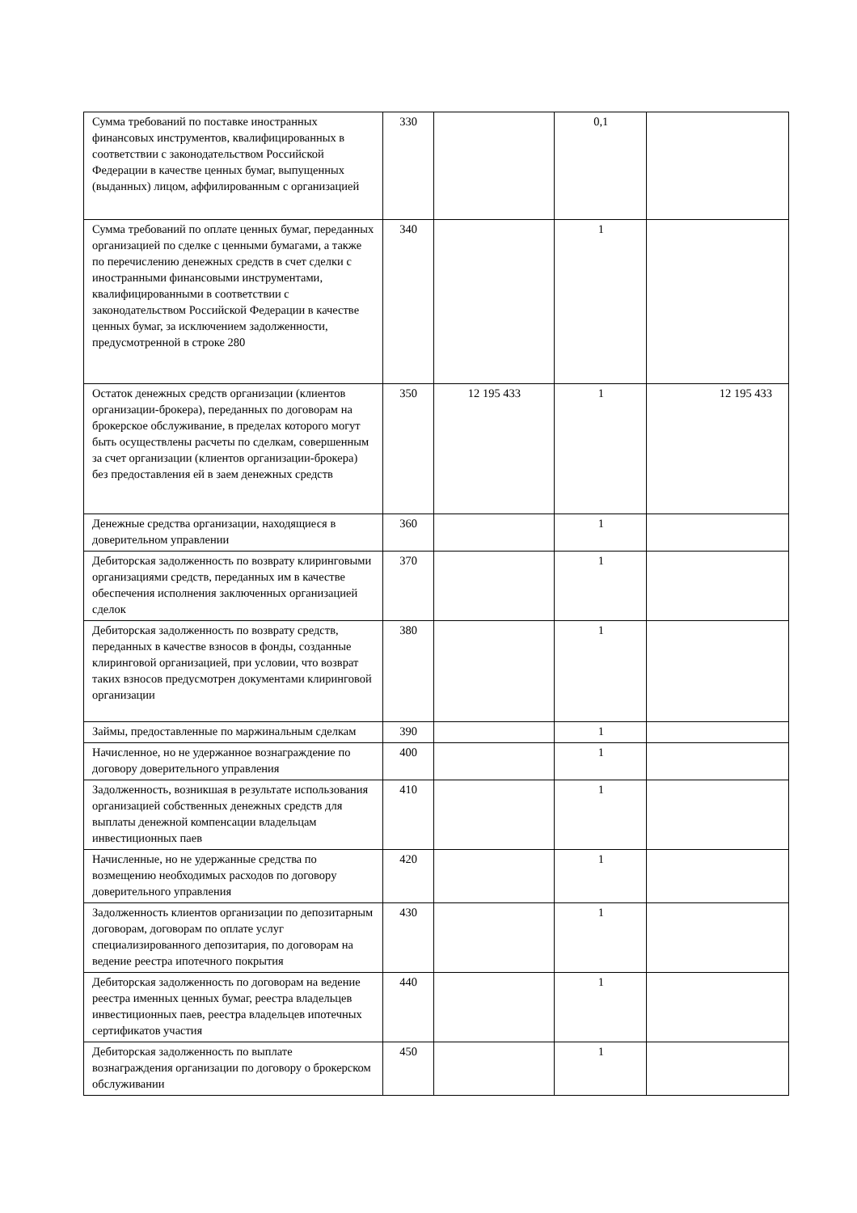| Сумма требований по поставке иностранных финансовых инструментов, квалифицированных в соответствии с законодательством Российской Федерации в качестве ценных бумаг, выпущенных (выданных) лицом, аффилированным с организацией | 330 | | 0,1 | |
| Сумма требований по оплате ценных бумаг, переданных организацией по сделке с ценными бумагами, а также по перечислению денежных средств в счет сделки с иностранными финансовыми инструментами, квалифицированными в соответствии с законодательством Российской Федерации в качестве ценных бумаг, за исключением задолженности, предусмотренной в строке 280 | 340 | | 1 | |
| Остаток денежных средств организации (клиентов организации-брокера), переданных по договорам на брокерское обслуживание, в пределах которого могут быть осуществлены расчеты по сделкам, совершенным за счет организации (клиентов организации-брокера) без предоставления ей в заем денежных средств | 350 | 12 195 433 | 1 | 12 195 433 |
| Денежные средства организации, находящиеся в доверительном управлении | 360 | | 1 | |
| Дебиторская задолженность по возврату клиринговыми организациями средств, переданных им в качестве обеспечения исполнения заключенных организацией сделок | 370 | | 1 | |
| Дебиторская задолженность по возврату средств, переданных в качестве взносов в фонды, созданные клиринговой организацией, при условии, что возврат таких взносов предусмотрен документами клиринговой организации | 380 | | 1 | |
| Займы, предоставленные по маржинальным сделкам | 390 | | 1 | |
| Начисленное, но не удержанное вознаграждение по договору доверительного управления | 400 | | 1 | |
| Задолженность, возникшая в результате использования организацией собственных денежных средств для выплаты денежной компенсации владельцам инвестиционных паев | 410 | | 1 | |
| Начисленные, но не удержанные средства по возмещению необходимых расходов по договору доверительного управления | 420 | | 1 | |
| Задолженность клиентов организации по депозитарным договорам, договорам по оплате услуг специализированного депозитария, по договорам на ведение реестра ипотечного покрытия | 430 | | 1 | |
| Дебиторская задолженность по договорам на ведение реестра именных ценных бумаг, реестра владельцев инвестиционных паев, реестра владельцев ипотечных сертификатов участия | 440 | | 1 | |
| Дебиторская задолженность по выплате вознаграждения организации по договору о брокерском обслуживании | 450 | | 1 | |